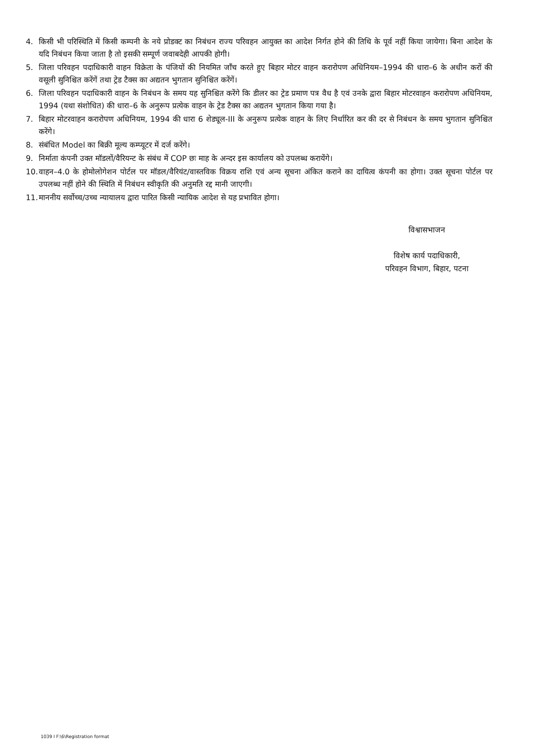4. किसी भी परिस्थिति में किसी कम्पनी के नये प्रोडक्ट का निबंधन राज्य परिवहन आयुक्त का आदेश निर्गत होने की तिथि के पूर्व नहीं किया जायेगा। बिना आदेश के यदि निबंधन किया जाता है तो इसकी सम्पूर्ण जवाबदेही आपकी होगी।
5. जिला परिवहन पदाधिकारी वाहन विक्रेता के पंजियों की नियमित जाँच करते हुए बिहार मोटर वाहन करारोपण अधिनियम–1994 की धारा–6 के अधीन करों की वसूली सुनिश्चित करेंगें तथा ट्रेड टैक्स का अद्यतन भुगतान सुनिश्चित करेंगें।
6. जिला परिवहन पदाधिकारी वाहन के निबंधन के समय यह सुनिश्चित करेंगे कि डीलर का ट्रेड प्रमाण पत्र वैध है एवं उनके द्वारा बिहार मोटरवाहन करारोपण अधिनियम, 1994 (यथा संशोधित) की धारा–6 के अनुरूप प्रत्येक वाहन के ट्रेड टैक्स का अद्यतन भुगतान किया गया है।
7. बिहार मोटरवाहन करारोपण अधिनियम, 1994 की धारा 6 शेड्यूल-III के अनुरूप प्रत्येक वाहन के लिए निर्धारित कर की दर से निबंधन के समय भुगतान सुनिश्चित करेंगे।
8. संबंधित Model का बिक्री मूल्य कम्प्यूटर में दर्ज करेंगे।
9. निर्माता कंपनी उक्त मॉडलों/वैरियन्ट के संबंध में COP छः माह के अन्दर इस कार्यालय को उपलब्ध करायेंगे।
10. वाहन–4.0 के होमोलोगेशन पोर्टल पर मॉडल/वैरियंट/वास्तविक विक्रय राशि एवं अन्य सूचना अंकित कराने का दायित्व कंपनी का होगा। उक्त सूचना पोर्टल पर उपलब्ध नहीं होने की स्थिति में निबंधन स्वीकृति की अनुमति रद्द मानी जाएगी।
11. माननीय सर्वोच्च/उच्च न्यायालय द्वारा पारित किसी न्यायिक आदेश से यह प्रभावित होगा।
विश्वासभाजन
विशेष कार्य पदाधिकारी,
परिवहन विभाग, बिहार, पटना
1039 I F:\6\Registration format